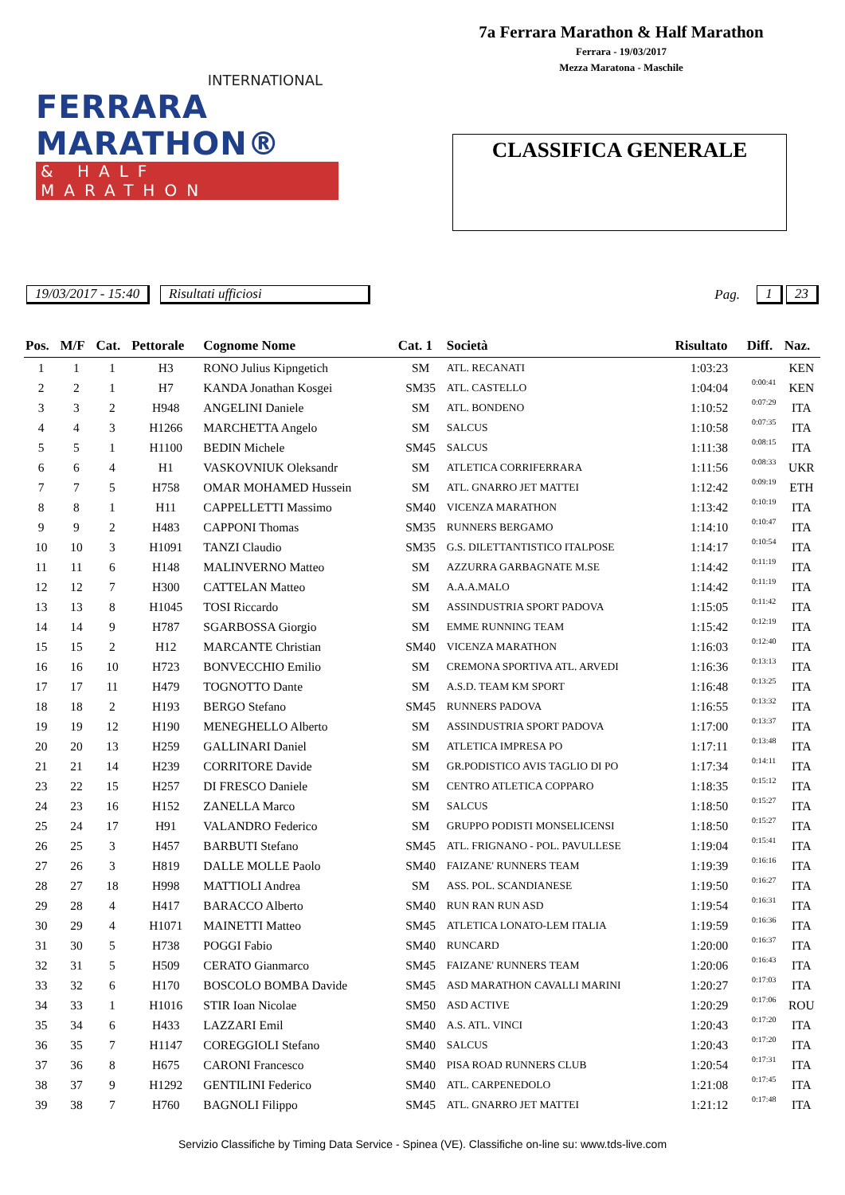7a Ferrara Marathon & Half Marathon
Ferrara - 19/03/2017
Mezza Maratona - Maschile
INTERNATIONAL
FERRARA MARATHON®
& HALF MARATHON
CLASSIFICA GENERALE
19/03/2017 - 15:40 Risultati ufficiosi Pag. 1 23
| Pos. | M/F | Cat. | Pettorale | Cognome Nome | Cat. 1 | Società | Risultato | Diff. | Naz. |
| --- | --- | --- | --- | --- | --- | --- | --- | --- | --- |
| 1 | 1 | 1 | H3 | RONO Julius Kipngetich | SM | ATL. RECANATI | 1:03:23 | | KEN |
| 2 | 2 | 1 | H7 | KANDA Jonathan Kosgei | SM35 | ATL. CASTELLO | 1:04:04 | 0:00:41 | KEN |
| 3 | 3 | 2 | H948 | ANGELINI Daniele | SM | ATL. BONDENO | 1:10:52 | 0:07:29 | ITA |
| 4 | 4 | 3 | H1266 | MARCHETTA Angelo | SM | SALCUS | 1:10:58 | 0:07:35 | ITA |
| 5 | 5 | 1 | H1100 | BEDIN Michele | SM45 | SALCUS | 1:11:38 | 0:08:15 | ITA |
| 6 | 6 | 4 | H1 | VASKOVNIUK Oleksandr | SM | ATLETICA CORRIFERRARA | 1:11:56 | 0:08:33 | UKR |
| 7 | 7 | 5 | H758 | OMAR MOHAMED Hussein | SM | ATL. GNARRO JET MATTEI | 1:12:42 | 0:09:19 | ETH |
| 8 | 8 | 1 | H11 | CAPPELLETTI Massimo | SM40 | VICENZA MARATHON | 1:13:42 | 0:10:19 | ITA |
| 9 | 9 | 2 | H483 | CAPPONI Thomas | SM35 | RUNNERS BERGAMO | 1:14:10 | 0:10:47 | ITA |
| 10 | 10 | 3 | H1091 | TANZI Claudio | SM35 | G.S. DILETTANTISTICO ITALPOSE | 1:14:17 | 0:10:54 | ITA |
| 11 | 11 | 6 | H148 | MALINVERNO Matteo | SM | AZZURRA GARBAGNATE M.SE | 1:14:42 | 0:11:19 | ITA |
| 12 | 12 | 7 | H300 | CATTELAN Matteo | SM | A.A.A.MALO | 1:14:42 | 0:11:19 | ITA |
| 13 | 13 | 8 | H1045 | TOSI Riccardo | SM | ASSINDUSTRIA SPORT PADOVA | 1:15:05 | 0:11:42 | ITA |
| 14 | 14 | 9 | H787 | SGARBOSSA Giorgio | SM | EMME RUNNING TEAM | 1:15:42 | 0:12:19 | ITA |
| 15 | 15 | 2 | H12 | MARCANTE Christian | SM40 | VICENZA MARATHON | 1:16:03 | 0:12:40 | ITA |
| 16 | 16 | 10 | H723 | BONVECCHIO Emilio | SM | CREMONA SPORTIVA ATL. ARVEDI | 1:16:36 | 0:13:13 | ITA |
| 17 | 17 | 11 | H479 | TOGNOTTO Dante | SM | A.S.D. TEAM KM SPORT | 1:16:48 | 0:13:25 | ITA |
| 18 | 18 | 2 | H193 | BERGO Stefano | SM45 | RUNNERS PADOVA | 1:16:55 | 0:13:32 | ITA |
| 19 | 19 | 12 | H190 | MENEGHELLO Alberto | SM | ASSINDUSTRIA SPORT PADOVA | 1:17:00 | 0:13:37 | ITA |
| 20 | 20 | 13 | H259 | GALLINARI Daniel | SM | ATLETICA IMPRESA PO | 1:17:11 | 0:13:48 | ITA |
| 21 | 21 | 14 | H239 | CORRITORE Davide | SM | GR.PODISTICO AVIS TAGLIO DI PO | 1:17:34 | 0:14:11 | ITA |
| 23 | 22 | 15 | H257 | DI FRESCO Daniele | SM | CENTRO ATLETICA COPPARO | 1:18:35 | 0:15:12 | ITA |
| 24 | 23 | 16 | H152 | ZANELLA Marco | SM | SALCUS | 1:18:50 | 0:15:27 | ITA |
| 25 | 24 | 17 | H91 | VALANDRO Federico | SM | GRUPPO PODISTI MONSELICENSI | 1:18:50 | 0:15:27 | ITA |
| 26 | 25 | 3 | H457 | BARBUTI Stefano | SM45 | ATL. FRIGNANO - POL. PAVULLESE | 1:19:04 | 0:15:41 | ITA |
| 27 | 26 | 3 | H819 | DALLE MOLLE Paolo | SM40 | FAIZANE' RUNNERS TEAM | 1:19:39 | 0:16:16 | ITA |
| 28 | 27 | 18 | H998 | MATTIOLI Andrea | SM | ASS. POL. SCANDIANESE | 1:19:50 | 0:16:27 | ITA |
| 29 | 28 | 4 | H417 | BARACCO Alberto | SM40 | RUN RAN RUN ASD | 1:19:54 | 0:16:31 | ITA |
| 30 | 29 | 4 | H1071 | MAINETTI Matteo | SM45 | ATLETICA LONATO-LEM ITALIA | 1:19:59 | 0:16:36 | ITA |
| 31 | 30 | 5 | H738 | POGGI Fabio | SM40 | RUNCARD | 1:20:00 | 0:16:37 | ITA |
| 32 | 31 | 5 | H509 | CERATO Gianmarco | SM45 | FAIZANE' RUNNERS TEAM | 1:20:06 | 0:16:43 | ITA |
| 33 | 32 | 6 | H170 | BOSCOLO BOMBA Davide | SM45 | ASD MARATHON CAVALLI MARINI | 1:20:27 | 0:17:03 | ITA |
| 34 | 33 | 1 | H1016 | STIR Ioan Nicolae | SM50 | ASD ACTIVE | 1:20:29 | 0:17:06 | ROU |
| 35 | 34 | 6 | H433 | LAZZARI Emil | SM40 | A.S. ATL. VINCI | 1:20:43 | 0:17:20 | ITA |
| 36 | 35 | 7 | H1147 | COREGGIOLI Stefano | SM40 | SALCUS | 1:20:43 | 0:17:20 | ITA |
| 37 | 36 | 8 | H675 | CARONI Francesco | SM40 | PISA ROAD RUNNERS CLUB | 1:20:54 | 0:17:31 | ITA |
| 38 | 37 | 9 | H1292 | GENTILINI Federico | SM40 | ATL. CARPENEDOLO | 1:21:08 | 0:17:45 | ITA |
| 39 | 38 | 7 | H760 | BAGNOLI Filippo | SM45 | ATL. GNARRO JET MATTEI | 1:21:12 | 0:17:48 | ITA |
Servizio Classifiche by Timing Data Service - Spinea (VE). Classifiche on-line su: www.tds-live.com